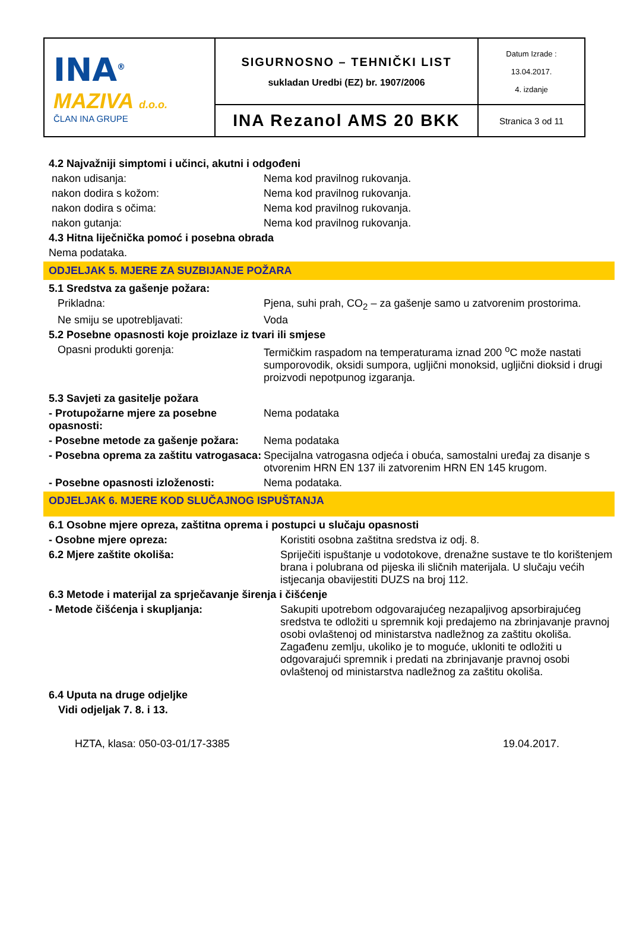| INA<sup>®</sup> MAZIVA d.o.o. ČLAN INA GRUPE | SIGURNOSNO – TEHNIČKI LIST sukladan Uredbi (EZ) br. 1907/2006 | Datum Izrade : 13.04.2017. 4. izdanje |
| | INA Rezanol AMS 20 BKK | Stranica 3 od 11 |
4.2 Najvažniji simptomi i učinci, akutni i odgođeni
nakon udisanja: Nema kod pravilnog rukovanja.
nakon dodira s kožom: Nema kod pravilnog rukovanja.
nakon dodira s očima: Nema kod pravilnog rukovanja.
nakon gutanja: Nema kod pravilnog rukovanja.
4.3 Hitna liječnička pomoć i posebna obrada
Nema podataka.
ODJELJAK 5. MJERE ZA SUZBIJANJE POŽARA
5.1 Sredstva za gašenje požara:
Prikladna: Pjena, suhi prah, CO<sub>2</sub> – za gašenje samo u zatvorenim prostorima.
Ne smiju se upotrebljavati: Voda
5.2 Posebne opasnosti koje proizlaze iz tvari ili smjese
Opasni produkti gorenja: Termičkim raspadom na temperaturama iznad 200 <sup>o</sup>C može nastati sumporovodik, oksidi sumpora, ugljični monoksid, ugljični dioksid i drugi proizvodi nepotpunog izgaranja.
5.3 Savjeti za gasitelje požara
- Protupožarne mjere za posebne opasnosti:
Nema podataka
- Posebne metode za gašenje požara:
Nema podataka
- Posebna oprema za zaštitu vatrogasaca:
Specijalna vatrogasna odjeća i obuća, samostalni uređaj za disanje s otvorenim HRN EN 137 ili zatvorenim HRN EN 145 krugom.
- Posebne opasnosti izloženosti: Nema podataka.
ODJELJAK 6. MJERE KOD SLUČAJNOG ISPUŠTANJA
6.1 Osobne mjere opreza, zaštitna oprema i postupci u slučaju opasnosti
- Osobne mjere opreza: Koristiti osobna zaštitna sredstva iz odj. 8.
6.2 Mjere zaštite okoliša: Spriječiti ispuštanje u vodotokove, drenažne sustave te tlo korištenjem brana i polubrana od pijeska ili sličnih materijala. U slučaju većih istjecanja obavijestiti DUZS na broj 112.
6.3 Metode i materijal za sprječavanje širenja i čišćenje
- Metode čišćenja i skupljanja: Sakupiti upotrebom odgovarajućeg nezapaljivog apsorbirajućeg sredstva te odložiti u spremnik koji predajemo na zbrinjavanje pravnoj osobi ovlaštenoj od ministarstva nadležnog za zaštitu okoliša. Zagađenu zemlju, ukoliko je to moguće, ukloniti te odložiti u odgovarajući spremnik i predati na zbrinjavanje pravnoj osobi ovlaštenoj od ministarstva nadležnog za zaštitu okoliša.
6.4 Uputa na druge odjeljke
Vidi odjeljak 7. 8. i 13.
HZTA, klasa: 050-03-01/17-3385 19.04.2017.